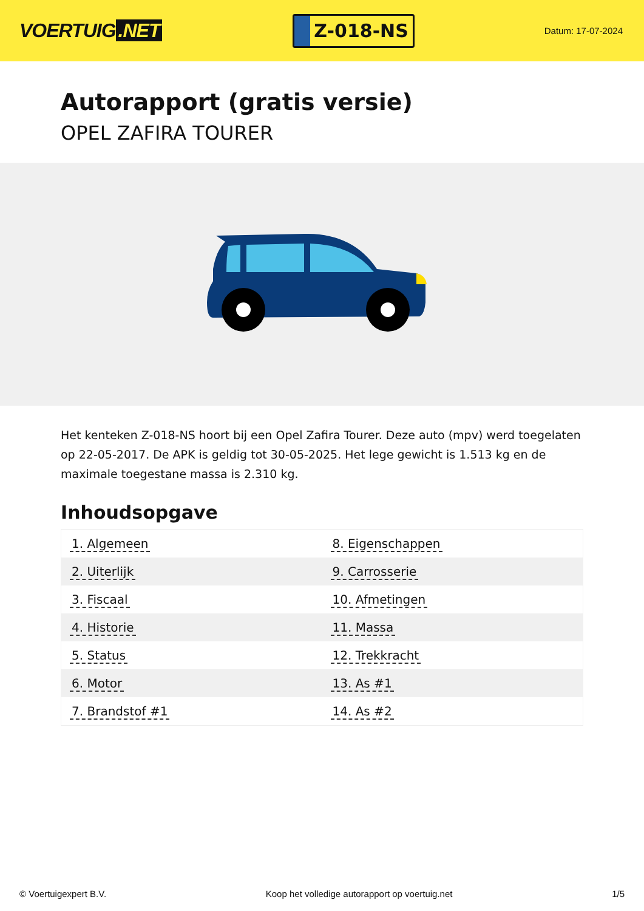VOERTUIG.NET
Z-018-NS
Datum: 17-07-2024
Autorapport (gratis versie)
OPEL ZAFIRA TOURER
Het kenteken Z-018-NS hoort bij een Opel Zafira Tourer. Deze auto (mpv) werd toegelaten op 22-05-2017. De APK is geldig tot 30-05-2025. Het lege gewicht is 1.513 kg en de maximale toegestane massa is 2.310 kg.
Inhoudsopgave
| 1. Algemeen | 8. Eigenschappen |
| 2. Uiterlijk | 9. Carrosserie |
| 3. Fiscaal | 10. Afmetingen |
| 4. Historie | 11. Massa |
| 5. Status | 12. Trekkracht |
| 6. Motor | 13. As #1 |
| 7. Brandstof #1 | 14. As #2 |
© Voertuigexpert B.V. Koop het volledige autorapport op voertuig.net
1/5